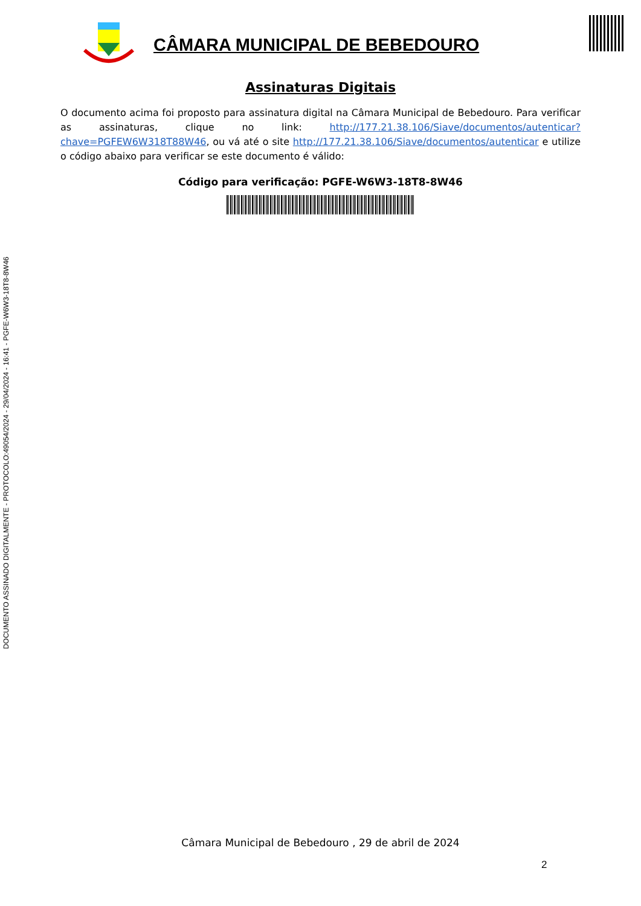DOCUMENTO ASSINADO DIGITALMENTE - PROTOCOLO:49054/2024 - 29/04/2024 - 16:41 - PGFE-W6W3-18T8-8W46
CÂMARA MUNICIPAL DE BEBEDOURO
Assinaturas Digitais
O documento acima foi proposto para assinatura digital na Câmara Municipal de Bebedouro. Para verificar as assinaturas, clique no link: http://177.21.38.106/Siave/documentos/autenticar?chave=PGFEW6W318T88W46, ou vá até o site http://177.21.38.106/Siave/documentos/autenticar e utilize o código abaixo para verificar se este documento é válido:
Código para verificação: PGFE-W6W3-18T8-8W46
Câmara Municipal de Bebedouro , 29 de abril de 2024
2